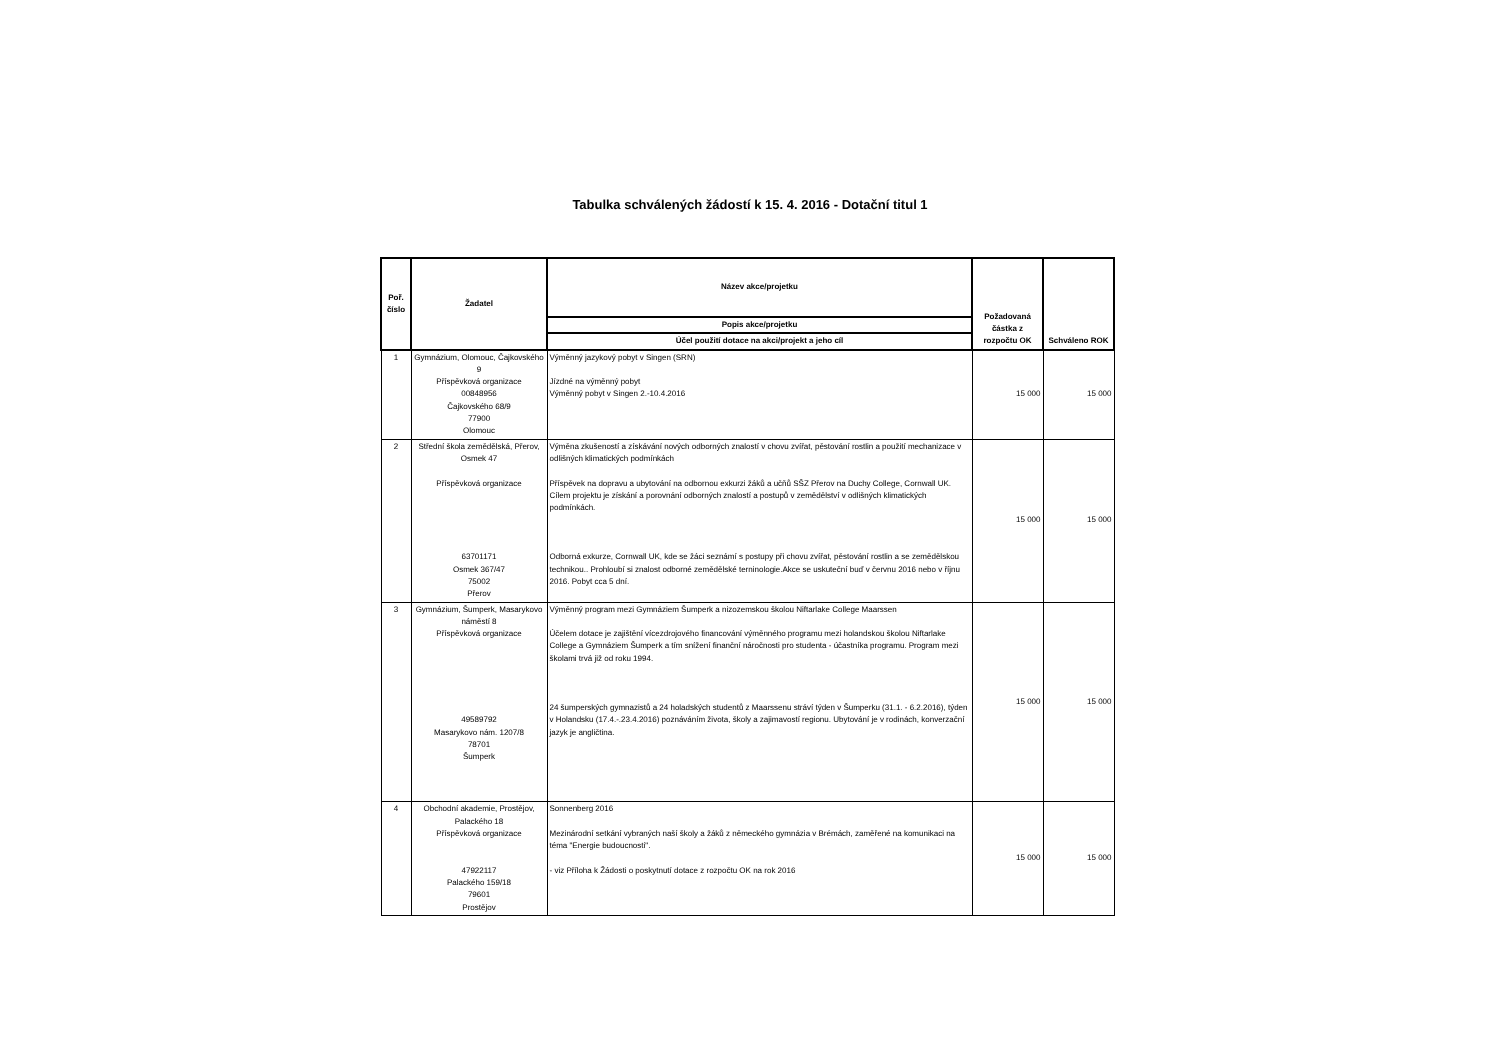Tabulka schválených žádostí k 15. 4. 2016 - Dotační titul 1
| Poř. číslo | Žadatel | Název akce/projetku | Požadovaná částka z rozpočtu OK | Schváleno ROK |
| --- | --- | --- | --- | --- |
| | | Popis akce/projetku | | |
| | | Účel použití dotace na akci/projekt a jeho cíl | | |
| 1 | Gymnázium, Olomouc, Čajkovského 9 Příspěvková organizace 00848956 Čajkovského 68/9 77900 Olomouc | Výměnný jazykový pobyt v Singen (SRN) Jízdné na výměnný pobyt Výměnný pobyt v Singen 2.-10.4.2016 | 15 000 | 15 000 |
| 2 | Střední škola zemědělská, Přerov, Osmek 47 Příspěvková organizace 63701171 Osmek 367/47 75002 Přerov | Výměna zkušeností a získávání nových odborných znalostí v chovu zvířat, pěstování rostlin a použití mechanizace v odlišných klimatických podmínkách Příspěvek na dopravu a ubytování na odbornou exkurzi žáků a učňů SŠZ Přerov na Duchy College, Cornwall UK. Cílem projektu je získání a porovnání odborných znalostí a postupů v zemědělství v odlišných klimatických podmínkách. Odborná exkurze, Cornwall UK, kde se žáci seznámí s postupy při chovu zvířat, pěstování rostlin a se zemědělskou technikou.. Prohloubí si znalost odborné zemědělské terninologie.Akce se uskuteční buď v červnu 2016 nebo v říjnu 2016. Pobyt cca 5 dní. | 15 000 | 15 000 |
| 3 | Gymnázium, Šumperk, Masarykovo náměstí 8 Příspěvková organizace 49589792 Masarykovo nám. 1207/8 78701 Šumperk | Výměnný program mezi Gymnáziem Šumperk a nizozemskou školou Niftarlake College Maarssen Účelem dotace je zajištění vícezdrojového financování výměnného programu mezi holandskou školou Niftarlake College a Gymnáziem Šumperk a tím snížení finanční náročnosti pro studenta - účastníka programu. Program mezi školami trvá již od roku 1994. 24 šumperských gymnazistů a 24 holadských studentů z Maarssenu stráví týden v Šumperku (31.1. - 6.2.2016), týden v Holandsku (17.4.-.23.4.2016) poznáváním života, školy a zajimavostí regionu. Ubytování je v rodinách, konverzační jazyk je angličtina. | 15 000 | 15 000 |
| 4 | Obchodní akademie, Prostějov, Palackého 18 Příspěvková organizace 47922117 Palackého 159/18 79601 Prostějov | Sonnenberg 2016 Mezinárodní setkání vybraných naší školy a žáků z německého gymnázia v Brémách, zaměřené na komunikaci na téma "Energie budoucnosti". - viz Příloha k Žádosti o poskytnutí dotace z rozpočtu OK na rok 2016 | 15 000 | 15 000 |